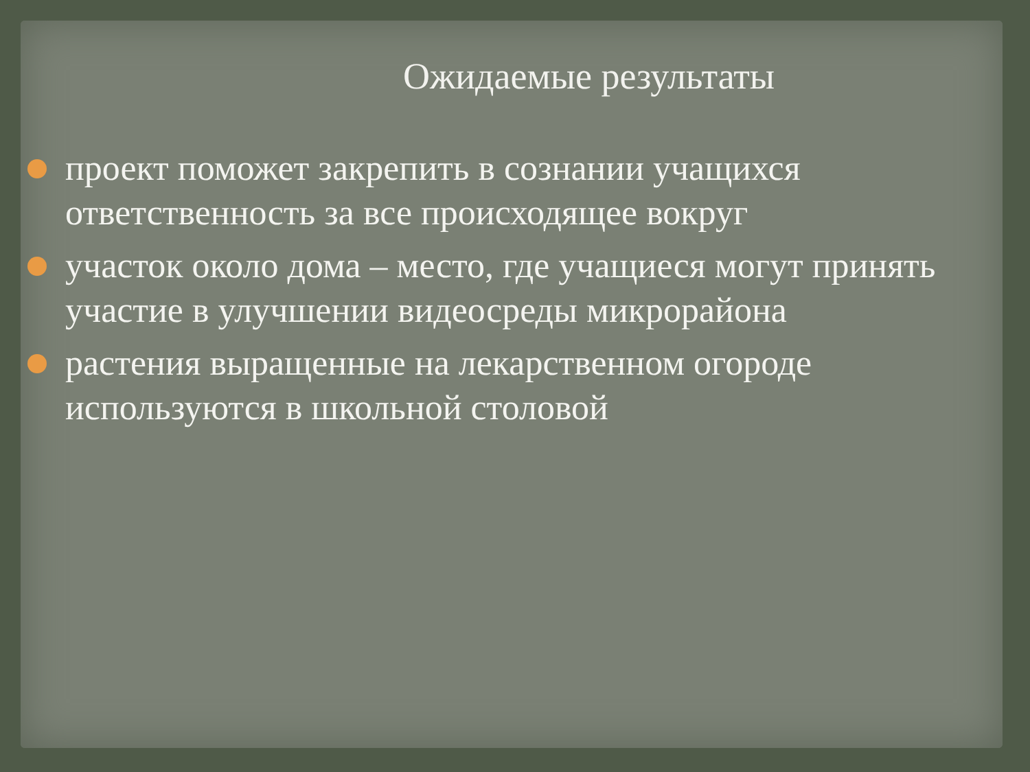Ожидаемые результаты
проект поможет закрепить в сознании учащихся ответственность за все происходящее вокруг
участок около дома – место, где учащиеся могут принять участие в улучшении видеосреды микрорайона
растения выращенные на лекарственном огороде используются в школьной столовой